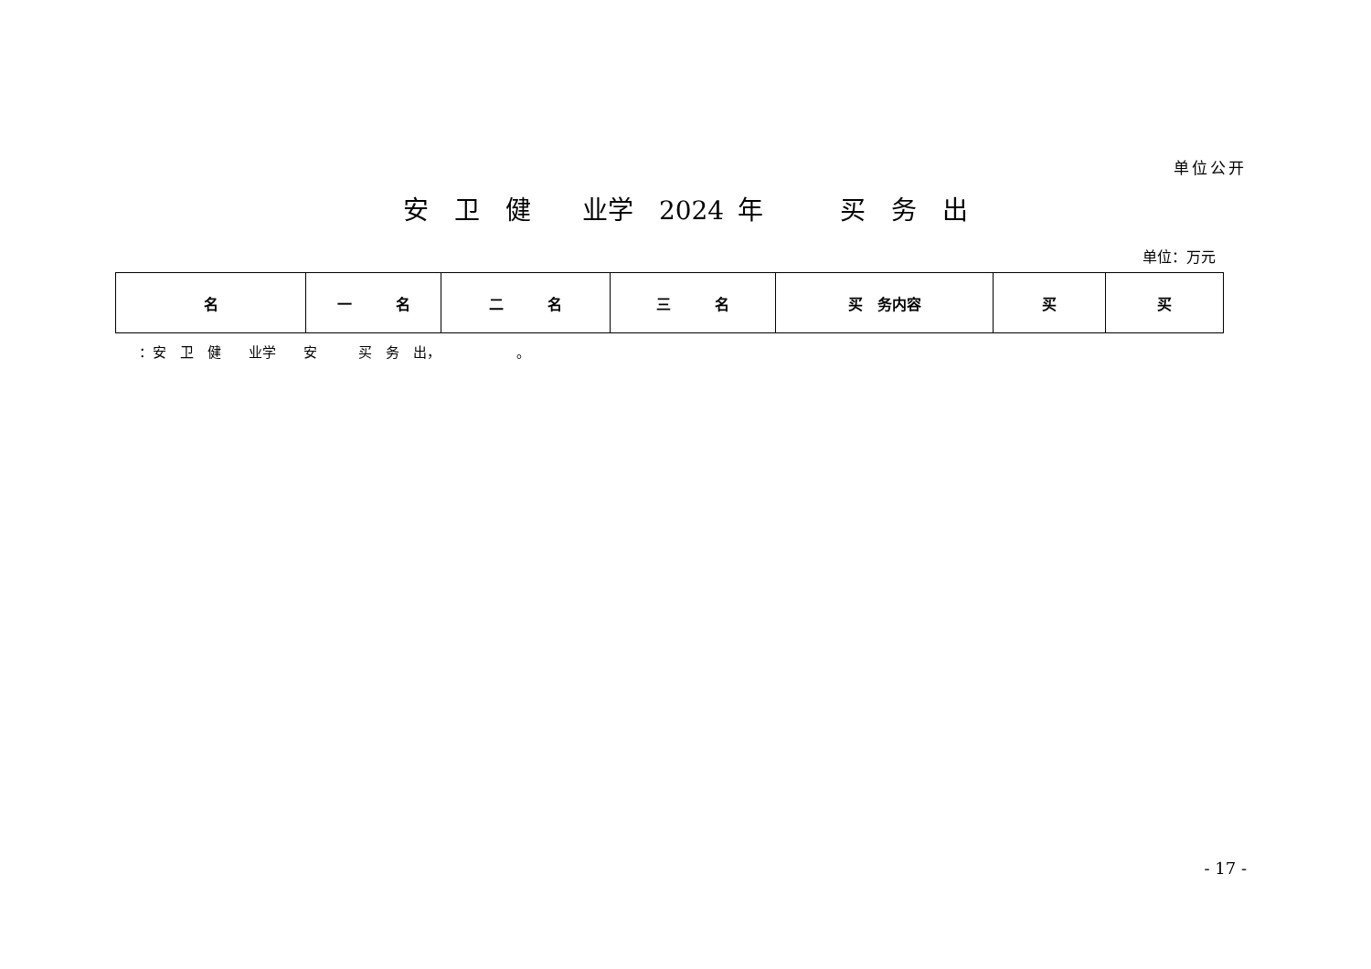单位公开
安　卫　健　　业学　2024 年　　　买　务　出
单位：万元
| 名 | 一 名 | 二 名 | 三 名 | 买 务内容 | 买 | 买 |
| --- | --- | --- | --- | --- | --- | --- |
：安　卫　健　　业学　　安　　　买　务　出，　　　　　　。
- 17 -